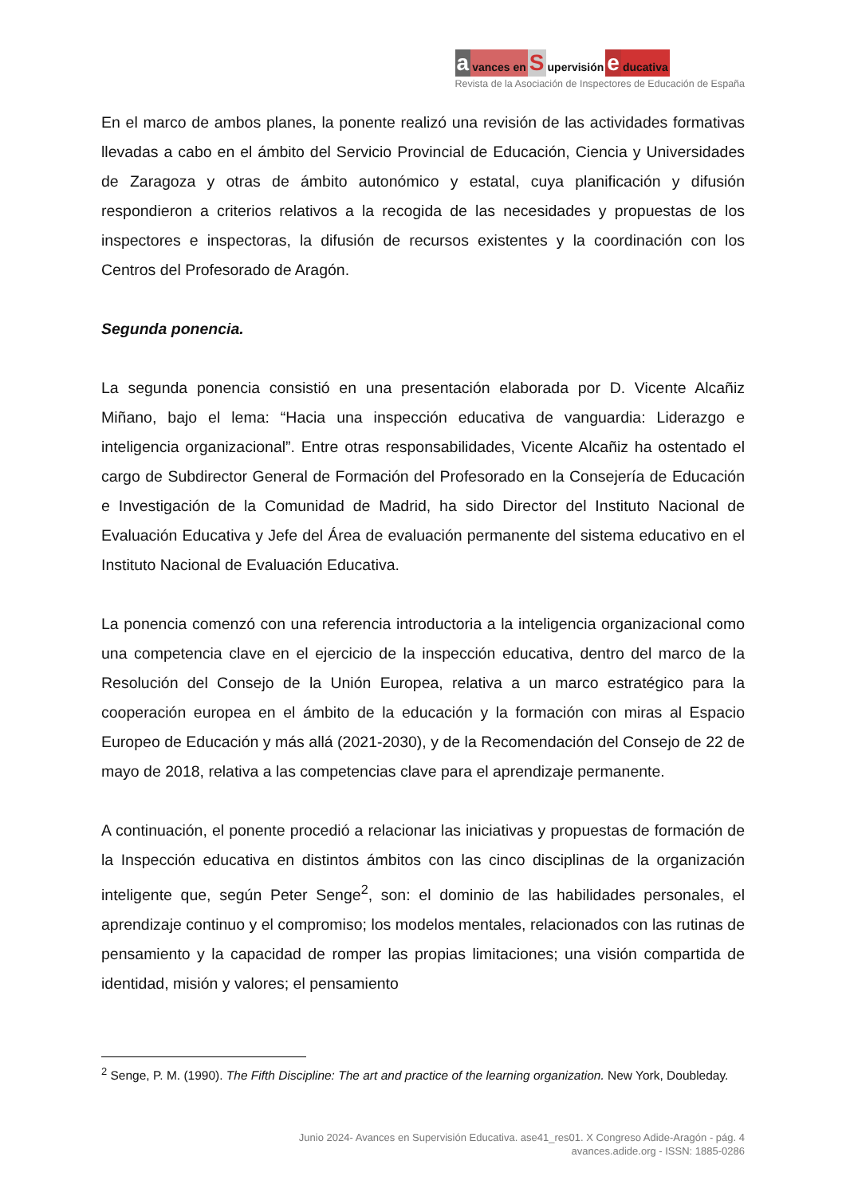avances en S upervisión e ducativa
Revista de la Asociación de Inspectores de Educación de España
En el marco de ambos planes, la ponente realizó una revisión de las actividades formativas llevadas a cabo en el ámbito del Servicio Provincial de Educación, Ciencia y Universidades de Zaragoza y otras de ámbito autonómico y estatal, cuya planificación y difusión respondieron a criterios relativos a la recogida de las necesidades y propuestas de los inspectores e inspectoras, la difusión de recursos existentes y la coordinación con los Centros del Profesorado de Aragón.
Segunda ponencia.
La segunda ponencia consistió en una presentación elaborada por D. Vicente Alcañiz Miñano, bajo el lema: “Hacia una inspección educativa de vanguardia: Liderazgo e inteligencia organizacional”. Entre otras responsabilidades, Vicente Alcañiz ha ostentado el cargo de Subdirector General de Formación del Profesorado en la Consejería de Educación e Investigación de la Comunidad de Madrid, ha sido Director del Instituto Nacional de Evaluación Educativa y Jefe del Área de evaluación permanente del sistema educativo en el Instituto Nacional de Evaluación Educativa.
La ponencia comenzó con una referencia introductoria a la inteligencia organizacional como una competencia clave en el ejercicio de la inspección educativa, dentro del marco de la Resolución del Consejo de la Unión Europea, relativa a un marco estratégico para la cooperación europea en el ámbito de la educación y la formación con miras al Espacio Europeo de Educación y más allá (2021-2030), y de la Recomendación del Consejo de 22 de mayo de 2018, relativa a las competencias clave para el aprendizaje permanente.
A continuación, el ponente procedió a relacionar las iniciativas y propuestas de formación de la Inspección educativa en distintos ámbitos con las cinco disciplinas de la organización inteligente que, según Peter Senge<sup>2</sup>, son: el dominio de las habilidades personales, el aprendizaje continuo y el compromiso; los modelos mentales, relacionados con las rutinas de pensamiento y la capacidad de romper las propias limitaciones; una visión compartida de identidad, misión y valores; el pensamiento
<sup>2</sup> Senge, P. M. (1990). The Fifth Discipline: The art and practice of the learning organization. New York, Doubleday.
Junio 2024- Avances en Supervisión Educativa. ase41_res01. X Congreso Adide-Aragón - pág. 4
avances.adide.org - ISSN: 1885-0286